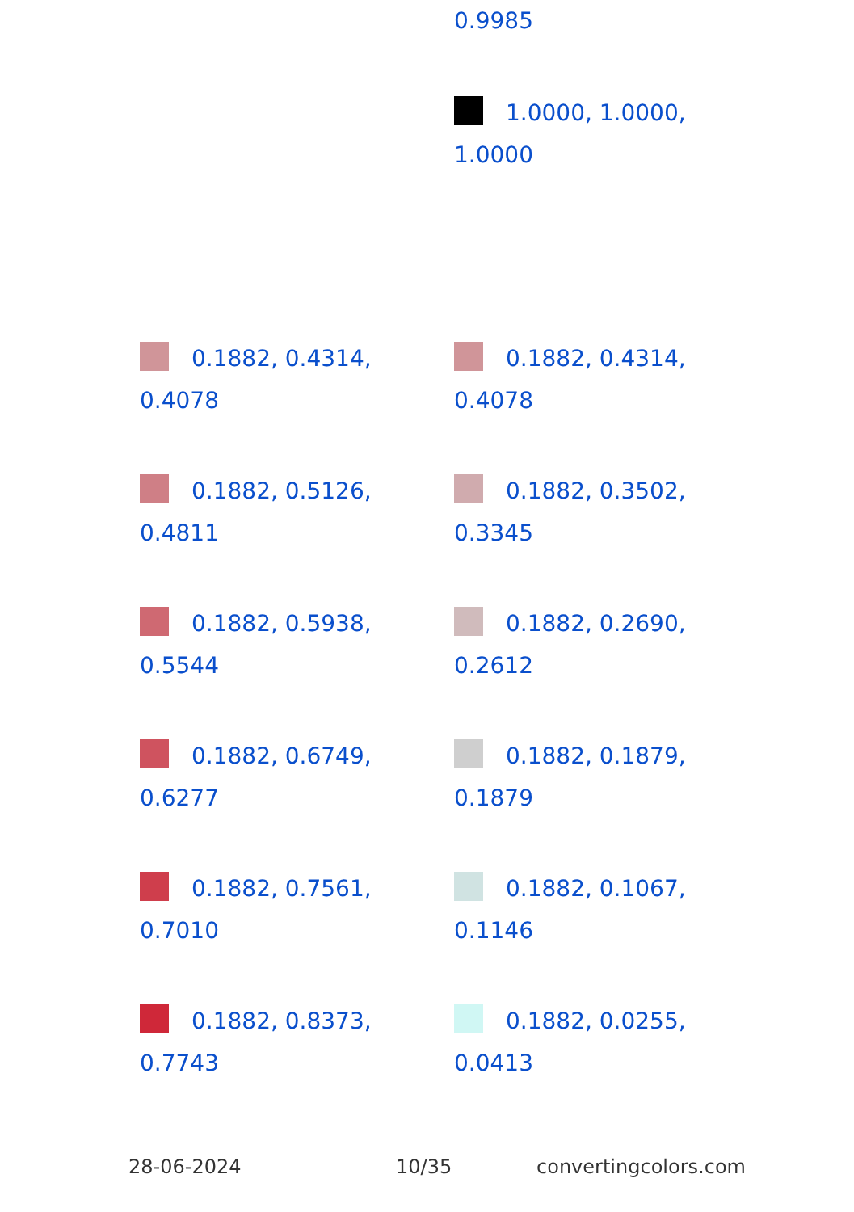0.9985
1.0000, 1.0000, 1.0000
0.1882, 0.4314, 0.4078
0.1882, 0.4314, 0.4078
0.1882, 0.5126, 0.4811
0.1882, 0.3502, 0.3345
0.1882, 0.5938, 0.5544
0.1882, 0.2690, 0.2612
0.1882, 0.6749, 0.6277
0.1882, 0.1879, 0.1879
0.1882, 0.7561, 0.7010
0.1882, 0.1067, 0.1146
0.1882, 0.8373, 0.7743
0.1882, 0.0255, 0.0413
28-06-2024 10/35 convertingcolors.com